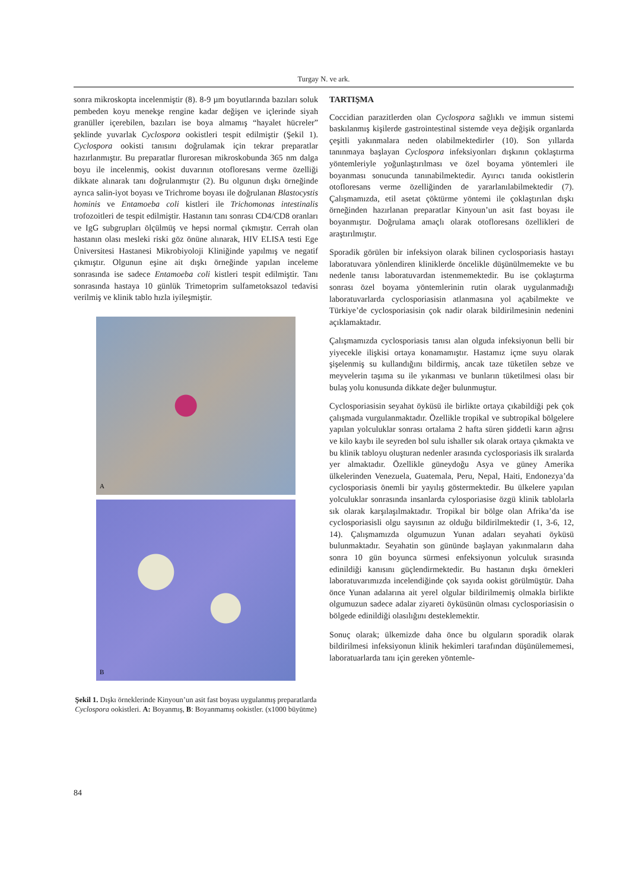Turgay N. ve ark.
sonra mikroskopta incelenmiştir (8). 8-9 µm boyutlarında bazıları soluk pembeden koyu menekşe rengine kadar değişen ve içlerinde siyah granüller içerebilen, bazıları ise boya almamış “hayalet hücreler” şeklinde yuvarlak Cyclospora ookistleri tespit edilmiştir (Şekil 1). Cyclospora ookisti tanısını doğrulamak için tekrar preparatlar hazırlanmıştır. Bu preparatlar fluroresan mikroskobunda 365 nm dalga boyu ile incelenmiş, ookist duvarının otofloresans verme özelliği dikkate alınarak tanı doğrulanmıştır (2). Bu olgunun dışkı örneğinde ayrıca salin-iyot boyası ve Trichrome boyası ile doğrulanan Blastocystis hominis ve Entamoeba coli kistleri ile Trichomonas intestinalis trofozoitleri de tespit edilmiştir. Hastanın tanı sonrası CD4/CD8 oranları ve IgG subgrupları ölçülmüş ve hepsi normal çıkmıştır. Cerrah olan hastanın olası mesleki riski göz önüne alınarak, HIV ELISA testi Ege Üniversitesi Hastanesi Mikrobiyoloji Kliniğinde yapılmış ve negatif çıkmıştır. Olgunun eşine ait dışkı örneğinde yapılan inceleme sonrasında ise sadece Entamoeba coli kistleri tespit edilmiştir. Tanı sonrasında hastaya 10 günlük Trimetoprim sulfametoksazol tedavisi verilmiş ve klinik tablo hızla iyileşmiştir.
A
B
Şekil 1. Dışkı örneklerinde Kinyoun’un asit fast boyası uygulanmış preparatlarda Cyclospora ookistleri. A: Boyanmış, B: Boyanmamış ookistler. (x1000 büyütme)
TARTIŞMA
Coccidian parazitlerden olan Cyclospora sağlıklı ve immun sistemi baskılanmış kişilerde gastrointestinal sistemde veya değişik organlarda çeşitli yakınmalara neden olabilmektedirler (10). Son yıllarda tanınmaya başlayan Cyclospora infeksiyonları dışkının çoklaştırma yöntemleriyle yoğunlaştırılması ve özel boyama yöntemleri ile boyanması sonucunda tanınabilmektedir. Ayırıcı tanıda ookistlerin otofloresans verme özelliğinden de yararlanılabilmektedir (7). Çalışmamızda, etil asetat çöktürme yöntemi ile çoklaştırılan dışkı örneğinden hazırlanan preparatlar Kinyoun’un asit fast boyası ile boyanmıştır. Doğrulama amaçlı olarak otofloresans özellikleri de araştırılmıştır.
Sporadik görülen bir infeksiyon olarak bilinen cyclosporiasis hastayı laboratuvara yönlendiren kliniklerde öncelikle düşünülmemekte ve bu nedenle tanısı laboratuvardan istenmemektedir. Bu ise çoklaştırma sonrası özel boyama yöntemlerinin rutin olarak uygulanmadığı laboratuvarlarda cyclosporiasisin atlanmasına yol açabilmekte ve Türkiye’de cyclosporiasisin çok nadir olarak bildirilmesinin nedenini açıklamaktadır.
Çalışmamızda cyclosporiasis tanısı alan olguda infeksiyonun belli bir yiyecekle ilişkisi ortaya konamamıştır. Hastamız içme suyu olarak şişelenmiş su kullandığını bildirmiş, ancak taze tüketilen sebze ve meyvelerin taşıma su ile yıkanması ve bunların tüketilmesi olası bir bulaş yolu konusunda dikkate değer bulunmuştur.
Cyclosporiasisin seyahat öyküsü ile birlikte ortaya çıkabildiği pek çok çalışmada vurgulanmaktadır. Özellikle tropikal ve subtropikal bölgelere yapılan yolculuklar sonrası ortalama 2 hafta süren şiddetli karın ağrısı ve kilo kaybı ile seyreden bol sulu ishaller sık olarak ortaya çıkmakta ve bu klinik tabloyu oluşturan nedenler arasında cyclosporiasis ilk sıralarda yer almaktadır. Özellikle güneydoğu Asya ve güney Amerika ülkelerinden Venezuela, Guatemala, Peru, Nepal, Haiti, Endonezya’da cyclosporiasis önemli bir yayılış göstermektedir. Bu ülkelere yapılan yolculuklar sonrasında insanlarda cylosporiasise özgü klinik tablolarla sık olarak karşılaşılmaktadır. Tropikal bir bölge olan Afrika’da ise cyclosporiasisli olgu sayısının az olduğu bildirilmektedir (1, 3-6, 12, 14). Çalışmamızda olgumuzun Yunan adaları seyahati öyküsü bulunmaktadır. Seyahatin son gününde başlayan yakınmaların daha sonra 10 gün boyunca sürmesi enfeksiyonun yolculuk sırasında edinildiği kanısını güçlendirmektedir. Bu hastanın dışkı örnekleri laboratuvarımızda incelendiğinde çok sayıda ookist görülmüştür. Daha önce Yunan adalarına ait yerel olgular bildirilmemiş olmakla birlikte olgumuzun sadece adalar ziyareti öyküsünün olması cyclosporiasisin o bölgede edinildiği olasılığını desteklemektir.
Sonuç olarak; ülkemizde daha önce bu olguların sporadik olarak bildirilmesi infeksiyonun klinik hekimleri tarafından düşünülememesi, laboratuarlarda tanı için gereken yöntemle-
84